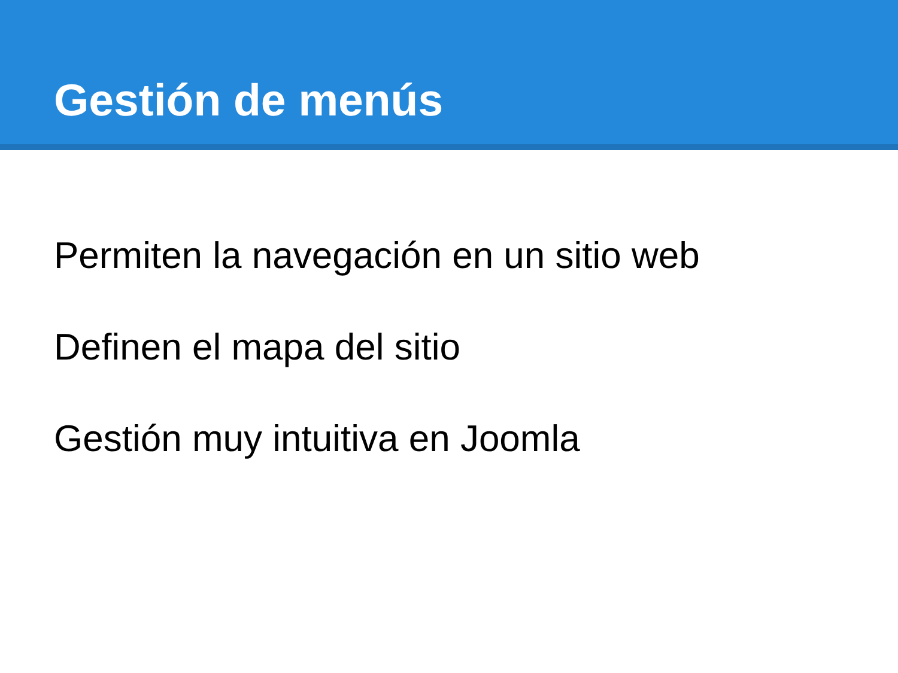Gestión de menús
Permiten la navegación en un sitio web
Definen el mapa del sitio
Gestión muy intuitiva en Joomla